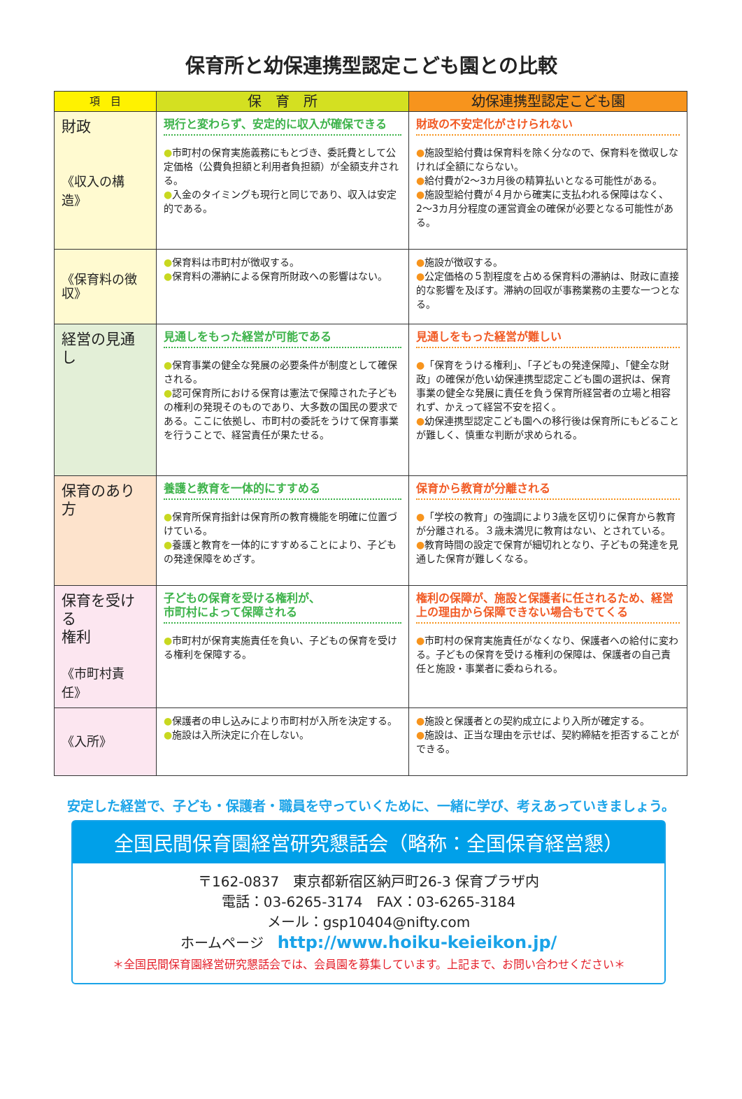保育所と幼保連携型認定こども園との比較
| 項 目 | 保 育 所 | 幼保連携型認定こども園 |
| --- | --- | --- |
| 財政 《収入の構造》 | 現行と変わらず、安定的に収入が確保できる ● 市町村の保育実施義務にもとづき、委託費として公定価格（公費負担額と利用者負担額）が全額支弁される。 ● 入金のタイミングも現行と同じであり、収入は安定的である。 | 財政の不安定化がさけられない ● 施設型給付費は保育料を除く分なので、保育料を徴収しなければ全額にならない。 ● 給付費が2〜3カ月後の精算払いとなる可能性がある。 ● 施設型給付費が４月から確実に支払われる保障はなく、2〜3カ月分程度の運営資金の確保が必要となる可能性がある。 |
| 《保育料の徴収》 | ● 保育料は市町村が徴収する。 ● 保育料の滞納による保育所財政への影響はない。 | ● 施設が徴収する。 ● 公定価格の５割程度を占める保育料の滞納は、財政に直接的な影響を及ぼす。滞納の回収が事務業務の主要な一つとなる。 |
| 経営の見通し | 見通しをもった経営が可能である ● 保育事業の健全な発展の必要条件が制度として確保される。 ● 認可保育所における保育は憲法で保障された子どもの権利の発現そのものであり、大多数の国民の要求である。ここに依拠し、市町村の委託をうけて保育事業を行うことで、経営責任が果たせる。 | 見通しをもった経営が難しい ● 「保育をうける権利」、「子どもの発達保障」、「健全な財政」の確保が危い幼保連携型認定こども園の選択は、保育事業の健全な発展に責任を負う保育所経営者の立場と相容れず、かえって経営不安を招く。 ● 幼保連携型認定こども園への移行後は保育所にもどることが難しく、慎重な判断が求められる。 |
| 保育のあり方 | 養護と教育を一体的にすすめる ● 保育所保育指針は保育所の教育機能を明確に位置づけている。 ● 養護と教育を一体的にすすめることにより、子どもの発達保障をめざす。 | 保育から教育が分離される ● 「学校の教育」の強調により3歳を区切りに保育から教育が分離される。３歳未満児に教育はない、とされている。 ● 教育時間の設定で保育が細切れとなり、子どもの発達を見通した保育が難しくなる。 |
| 保育を受ける 権利 《市町村責任》 | 子どもの保育を受ける権利が、 市町村によって保障される ● 市町村が保育実施責任を負い、子どもの保育を受ける権利を保障する。 | 権利の保障が、施設と保護者に任されるため、経営上の理由から保障できない場合もでてくる ● 市町村の保育実施責任がなくなり、保護者への給付に変わる。子どもの保育を受ける権利の保障は、保護者の自己責任と施設・事業者に委ねられる。 |
| 《入所》 | ● 保護者の申し込みにより市町村が入所を決定する。 ● 施設は入所決定に介在しない。 | ● 施設と保護者との契約成立により入所が確定する。 ● 施設は、正当な理由を示せば、契約締結を拒否することができる。 |
安定した経営で、子ども・保護者・職員を守っていくために、一緒に学び、考えあっていきましょう。
全国民間保育園経営研究懇話会（略称：全国保育経営懇）
〒162-0837　東京都新宿区納戸町26-3 保育プラザ内
電話：03-6265-3174　FAX：03-6265-3184
メール：gsp10404@nifty.com
ホームページ　http://www.hoiku-keieikon.jp/
＊全国民間保育園経営研究懇話会では、会員園を募集しています。上記まで、お問い合わせください＊